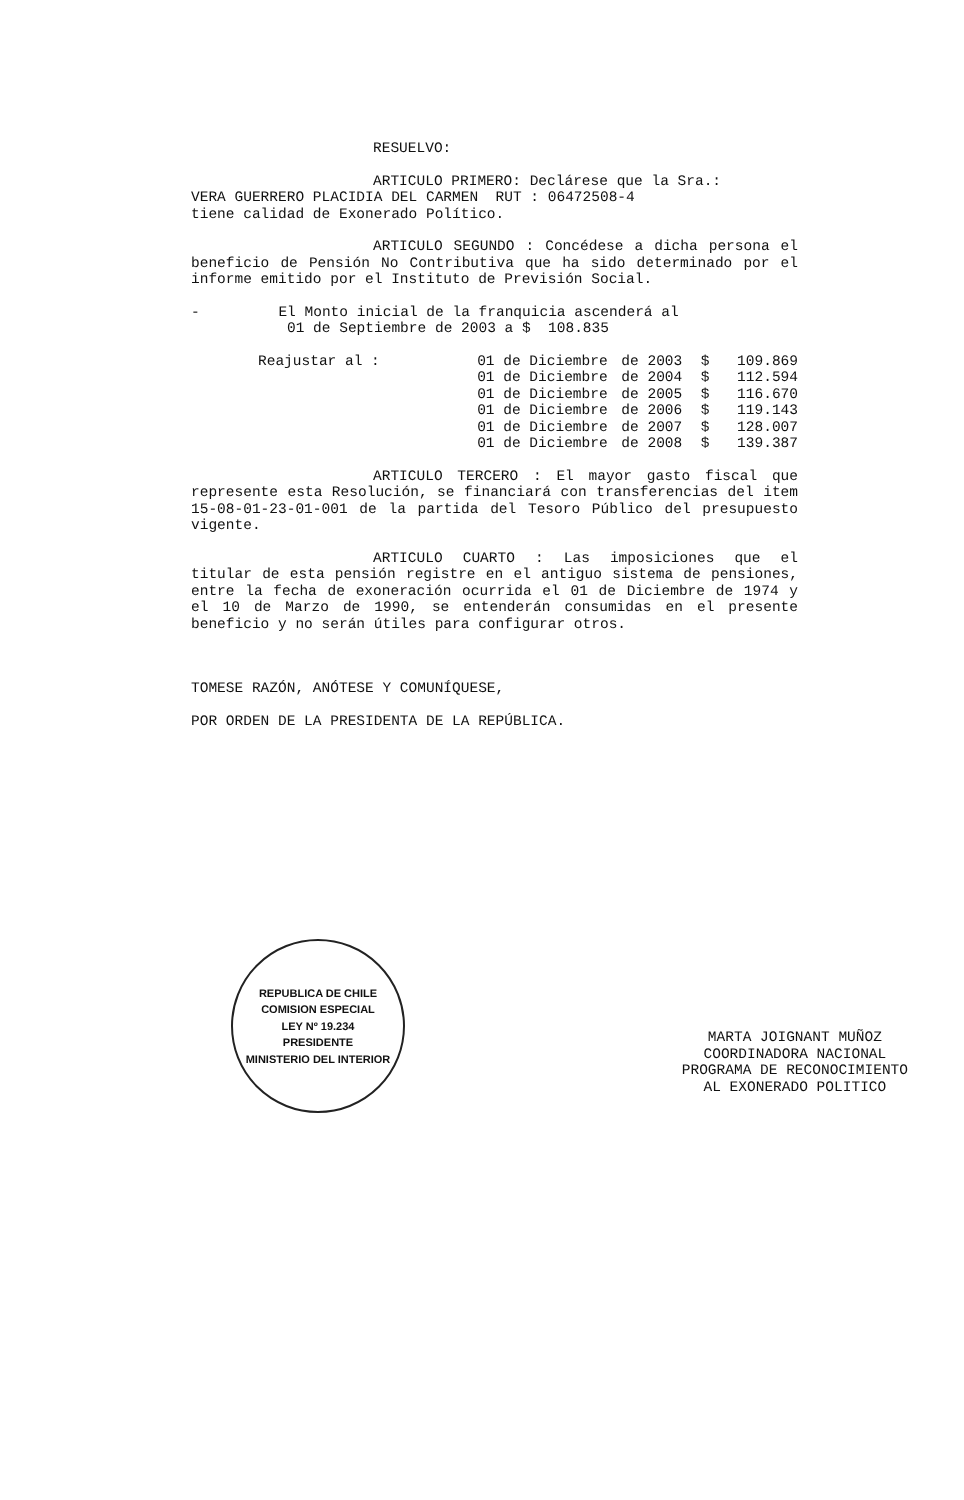RESUELVO:
ARTICULO PRIMERO: Declárese que la Sra.:
VERA GUERRERO PLACIDIA DEL CARMEN RUT : 06472508-4
tiene calidad de Exonerado Político.
ARTICULO SEGUNDO : Concédese a dicha persona el beneficio de Pensión No Contributiva que ha sido determinado por el informe emitido por el Instituto de Previsión Social.
- El Monto inicial de la franquicia ascenderá al
01 de Septiembre de 2003 a $ 108.835
| Reajustar al : | 01 de Diciembre | de 2003 | $ | 109.869 |
| | 01 de Diciembre | de 2004 | $ | 112.594 |
| | 01 de Diciembre | de 2005 | $ | 116.670 |
| | 01 de Diciembre | de 2006 | $ | 119.143 |
| | 01 de Diciembre | de 2007 | $ | 128.007 |
| | 01 de Diciembre | de 2008 | $ | 139.387 |
ARTICULO TERCERO : El mayor gasto fiscal que represente esta Resolución, se financiará con transferencias del item 15-08-01-23-01-001 de la partida del Tesoro Público del presupuesto vigente.
ARTICULO CUARTO : Las imposiciones que el titular de esta pensión registre en el antiguo sistema de pensiones, entre la fecha de exoneración ocurrida el 01 de Diciembre de 1974 y el 10 de Marzo de 1990, se entenderán consumidas en el presente beneficio y no serán útiles para configurar otros.
TOMESE RAZÓN, ANÓTESE Y COMUNÍQUESE,
POR ORDEN DE LA PRESIDENTA DE LA REPÚBLICA.
REPUBLICA DE CHILE
COMISION ESPECIAL
LEY Nº 19.234
PRESIDENTE
MINISTERIO DEL INTERIOR
MARTA JOIGNANT MUÑOZ
COORDINADORA NACIONAL
PROGRAMA DE RECONOCIMIENTO
AL EXONERADO POLITICO